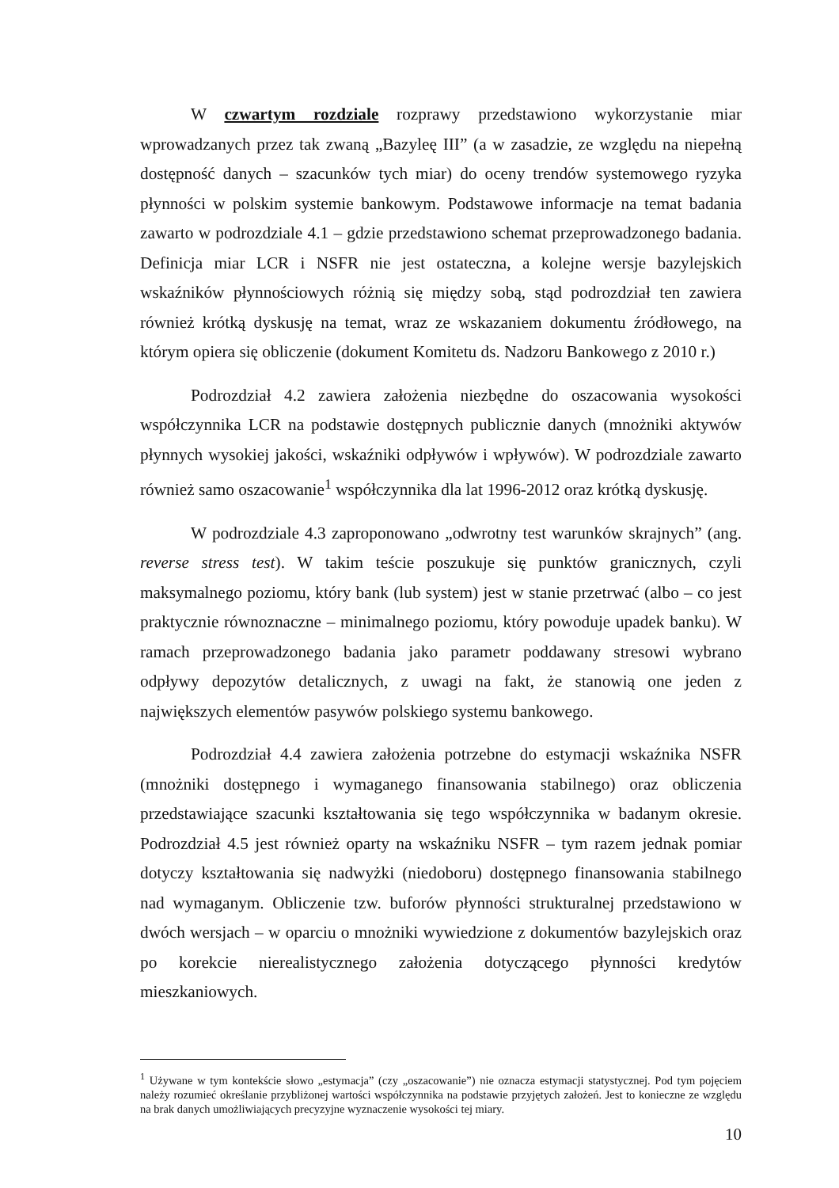W czwartym rozdziale rozprawy przedstawiono wykorzystanie miar wprowadzanych przez tak zwaną „Bazyleę III” (a w zasadzie, ze względu na niepełną dostępność danych – szacunków tych miar) do oceny trendów systemowego ryzyka płynności w polskim systemie bankowym. Podstawowe informacje na temat badania zawarto w podrozdziale 4.1 – gdzie przedstawiono schemat przeprowadzonego badania. Definicja miar LCR i NSFR nie jest ostateczna, a kolejne wersje bazylejskich wskaźników płynnościowych różnią się między sobą, stąd podrozdział ten zawiera również krótką dyskusję na temat, wraz ze wskazaniem dokumentu źródłowego, na którym opiera się obliczenie (dokument Komitetu ds. Nadzoru Bankowego z 2010 r.)
Podrozdział 4.2 zawiera założenia niezbędne do oszacowania wysokości współczynnika LCR na podstawie dostępnych publicznie danych (mnożniki aktywów płynnych wysokiej jakości, wskaźniki odpływów i wpływów). W podrozdziale zawarto również samo oszacowanie<sup>1</sup> współczynnika dla lat 1996-2012 oraz krótką dyskusję.
W podrozdziale 4.3 zaproponowano „odwrotny test warunków skrajnych” (ang. reverse stress test). W takim teście poszukuje się punktów granicznych, czyli maksymalnego poziomu, który bank (lub system) jest w stanie przetrwać (albo – co jest praktycznie równoznaczne – minimalnego poziomu, który powoduje upadek banku). W ramach przeprowadzonego badania jako parametr poddawany stresowi wybrano odpływy depozytów detalicznych, z uwagi na fakt, że stanowią one jeden z największych elementów pasywów polskiego systemu bankowego.
Podrozdział 4.4 zawiera założenia potrzebne do estymacji wskaźnika NSFR (mnożniki dostępnego i wymaganego finansowania stabilnego) oraz obliczenia przedstawiające szacunki kształtowania się tego współczynnika w badanym okresie. Podrozdział 4.5 jest również oparty na wskaźniku NSFR – tym razem jednak pomiar dotyczy kształtowania się nadwyżki (niedoboru) dostępnego finansowania stabilnego nad wymaganym. Obliczenie tzw. buforów płynności strukturalnej przedstawiono w dwóch wersjach – w oparciu o mnożniki wywiedzione z dokumentów bazylejskich oraz po korekcie nierealistycznego założenia dotyczącego płynności kredytów mieszkaniowych.
<sup>1</sup> Używane w tym kontekście słowo „estymacja” (czy „oszacowanie”) nie oznacza estymacji statystycznej. Pod tym pojęciem należy rozumieć określanie przybliżonej wartości współczynnika na podstawie przyjętych założeń. Jest to konieczne ze względu na brak danych umożliwiających precyzyjne wyznaczenie wysokości tej miary.
10